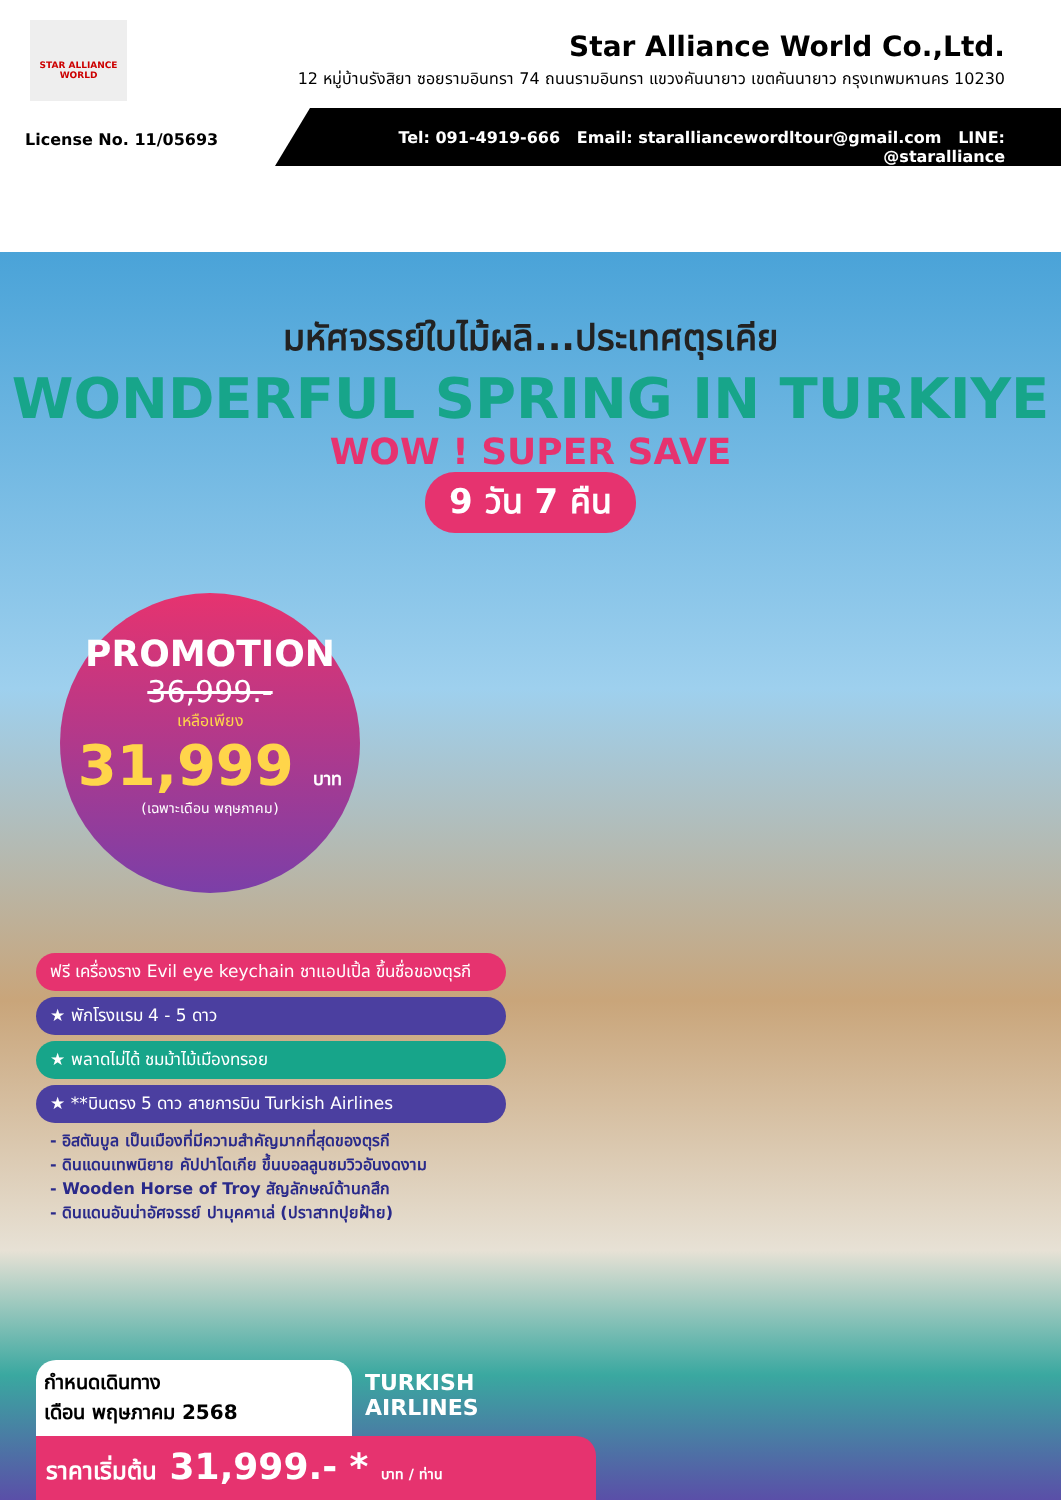STAR ALLIANCE WORLD
Star Alliance World Co.,Ltd.
12 หมู่บ้านรังสิยา ซอยรามอินทรา 74 ถนนรามอินทรา แขวงคันนายาว เขตคันนายาว กรุงเทพมหานคร 10230
License No. 11/05693
Tel: 091-4919-666 Email: staralliancewordltour@gmail.com LINE: @staralliance
มหัศจรรย์ใบไม้ผลิ...ประเทศตุรเคีย
WONDERFUL SPRING IN TURKIYE
WOW ! SUPER SAVE
9 วัน 7 คืน
PROMOTION
36,999.-
เหลือเพียง
31,999 บาท
(เฉพาะเดือน พฤษภาคม)
ฟรี เครื่องราง Evil eye keychain ชาแอปเปิ้ล ขึ้นชื่อของตุรกี
★ พักโรงแรม 4 - 5 ดาว
★ พลาดไม่ได้ ชมม้าไม้เมืองทรอย
★ **บินตรง 5 ดาว สายการบิน Turkish Airlines
- อิสตันบูล เป็นเมืองที่มีความสำคัญมากที่สุดของตุรกี
- ดินแดนเทพนิยาย คัปปาโดเกีย ขึ้นบอลลูนชมวิวอันงดงาม
- Wooden Horse of Troy สัญลักษณ์ด้านกสึก
- ดินแดนอันน่าอัศจรรย์ ปามุคคาเล่ (ปราสาทปุยฝ้าย)
TURKISH
AIRLINES
กำหนดเดินทาง
เดือน พฤษภาคม 2568
ราคาเริ่มต้น 31,999.- * บาท / ท่าน